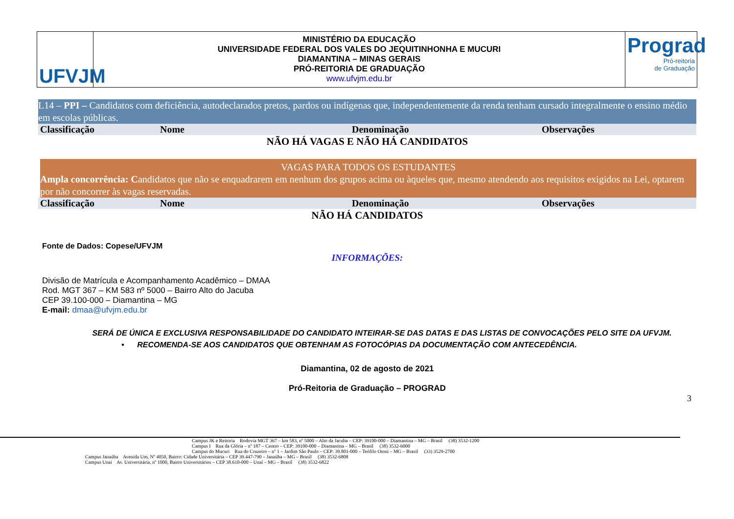UFVJM
MINISTÉRIO DA EDUCAÇÃO
UNIVERSIDADE FEDERAL DOS VALES DO JEQUITINHONHA E MUCURI
DIAMANTINA – MINAS GERAIS
PRÓ-REITORIA DE GRADUAÇÃO
www.ufvjm.edu.br
Prograd
Pró-reitoria
de Graduação
L14 – PPI – Candidatos com deficiência, autodeclarados pretos, pardos ou indígenas que, independentemente da renda tenham cursado integralmente o ensino médio em escolas públicas.
| Classificação | Nome | Denominação | Observações |
| --- | --- | --- | --- |
| NÃO HÁ VAGAS E NÃO HÁ CANDIDATOS | | | |
VAGAS PARA TODOS OS ESTUDANTES
Ampla concorrência: Candidatos que não se enquadrarem em nenhum dos grupos acima ou àqueles que, mesmo atendendo aos requisitos exigidos na Lei, optarem por não concorrer às vagas reservadas.
| Classificação | Nome | Denominação | Observações |
| --- | --- | --- | --- |
| NÃO HÁ CANDIDATOS | | | |
Fonte de Dados: Copese/UFVJM
INFORMAÇÕES:
Divisão de Matrícula e Acompanhamento Acadêmico – DMAA
Rod. MGT 367 – KM 583 nº 5000 – Bairro Alto do Jacuba
CEP 39.100-000 – Diamantina – MG
E-mail: dmaa@ufvjm.edu.br
SERÁ DE ÚNICA E EXCLUSIVA RESPONSABILIDADE DO CANDIDATO INTEIRAR-SE DAS DATAS E DAS LISTAS DE CONVOCAÇÕES PELO SITE DA UFVJM.
• RECOMENDA-SE AOS CANDIDATOS QUE OBTENHAM AS FOTOCÓPIAS DA DOCUMENTAÇÃO COM ANTECEDÊNCIA.
Diamantina, 02 de agosto de 2021
Pró-Reitoria de Graduação – PROGRAD
3
Campus JK e Reitoria Rodovia MGT 367 – km 583, nº 5000 – Alto da Jacuba – CEP: 39100-000 – Diamantina – MG – Brasil (38) 3532-1200
Campus I Rua da Glória – nº 187 – Centro – CEP: 39100-000 – Diamantina – MG – Brasil (38) 3532-6000
Campus do Mucuri Rua do Cruzeiro – nº 1 – Jardim São Paulo – CEP: 39.801-000 – Teófilo Otoni – MG – Brasil (33) 3529-2700
Campus Janaúba Avenida Um, Nº 4050, Bairro: Cidade Universitária – CEP 39.447-790 – Janaúba – MG – Brasil (38) 3532-6808
Campus Unai Av. Universitária, nº 1000, Bairro Universitários – CEP 38.610-000 – Unaí – MG – Brasil (38) 3532-6822